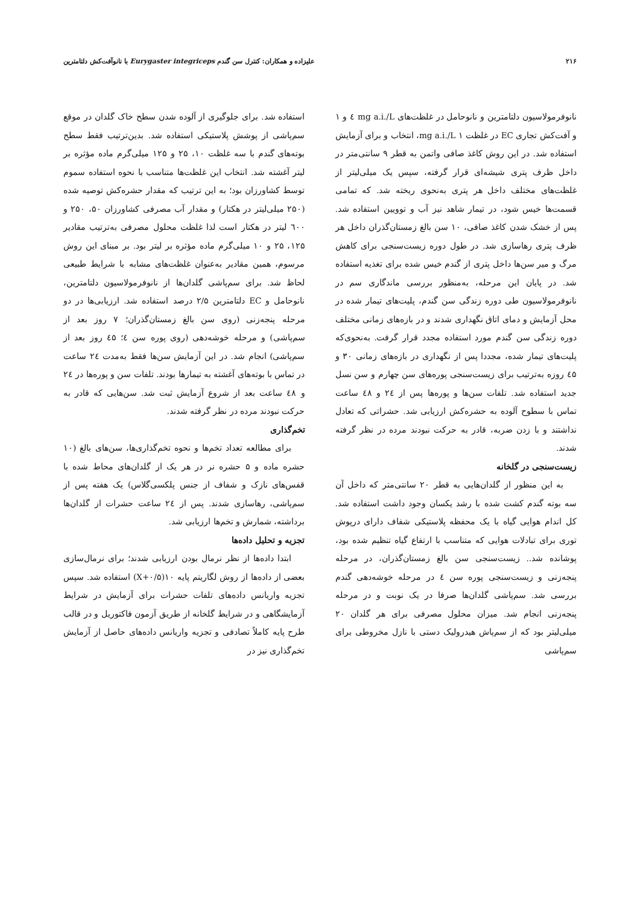۲۱۶ علیزاده و همکاران: کنترل سن گندم Eurygaster integriceps با نانوآفت‌کش دلتامترین
نانوفرمولاسیون دلتامترین و نانوحامل در غلظت‌های mg a.i./L ٤ و ۱ و آفت‌کش تجاری EC در غلظت mg a.i./L ۱، انتخاب و برای آزمایش استفاده شد. در این روش کاغذ صافی واتمن به قطر ۹ سانتی‌متر در داخل ظرف پتری شیشه‌ای قرار گرفته، سپس یک میلی‌لیتر از غلظت‌های مختلف داخل هر پتری به‌نحوی ریخته شد. که تمامی قسمت‌ها خیس شود، در تیمار شاهد نیز آب و توویین استفاده شد. پس از خشک شدن کاغذ صافی، ۱۰ سن بالغ زمستان‌گذران داخل هر ظرف پتری رهاسازی شد. در طول دوره زیست‌سنجی برای کاهش مرگ و میر سن‌ها داخل پتری از گندم خیس شده برای تغذیه استفاده شد. در پایان این مرحله، به‌منظور بررسی ماندگاری سم در نانوفرمولاسیون طی دوره زندگی سن گندم، پلیت‌های تیمار شده در محل آزمایش و دمای اتاق نگهداری شدند و در بازه‌های زمانی مختلف دوره زندگی سن گندم مورد استفاده مجدد قرار گرفت. به‌نحوی‌که پلیت‌های تیمار شده، مجددا پس از نگهداری در بازه‌های زمانی ۳۰ و ٤۵ روزه به‌ترتیب برای زیست‌سنجی پوره‌های سن چهارم و سن نسل جدید استفاده شد. تلفات سن‌ها و پوره‌ها پس از ۲٤ و ٤۸ ساعت تماس با سطوح آلوده به حشره‌کش ارزیابی شد. حشراتی که تعادل نداشتند و با زدن ضربه، قادر به حرکت نبودند مرده در نظر گرفته شدند.
زیست‌سنجی در گلخانه
به این منظور از گلدان‌هایی به قطر ۲۰ سانتی‌متر که داخل آن سه بوته گندم کشت شده با رشد یکسان وجود داشت استفاده شد. کل اندام هوایی گیاه با یک محفظه پلاستیکی شفاف دارای درپوش توری برای تبادلات هوایی که متناسب با ارتفاع گیاه تنظیم شده بود، پوشانده شد.. زیست‌سنجی سن بالغ زمستان‌گذران، در مرحله پنجه‌زنی و زیست‌سنجی پوره سن ٤ در مرحله خوشه‌دهی گندم بررسی شد. سم‌پاشی گلدان‌ها صرفا در یک نوبت و در مرحله پنجه‌زنی انجام شد. میزان محلول مصرفی برای هر گلدان ۲۰ میلی‌لیتر بود که از سم‌پاش هیدرولیک دستی با نازل مخروطی برای سم‌پاشی
استفاده شد. برای جلوگیری از آلوده شدن سطح خاک گلدان در موقع سم‌پاشی از پوشش پلاستیکی استفاده شد. بدین‌ترتیب فقط سطح بوته‌های گندم با سه غلظت ۱۰، ۲۵ و ۱۲۵ میلی‌گرم ماده مؤثره بر لیتر آغشته شد. انتخاب این غلظت‌ها متناسب با نحوه استفاده سموم توسط کشاورزان بود؛ به این ترتیب که مقدار حشره‌کش توصیه شده (۲۵۰ میلی‌لیتر در هکتار) و مقدار آب مصرفی کشاورزان ۵۰، ۲۵۰ و ٦۰۰ لیتر در هکتار است لذا غلظت محلول مصرفی به‌ترتیب مقادیر ۱۲۵، ۲۵ و ۱۰ میلی‌گرم ماده مؤثره بر لیتر بود. بر مبنای این روش مرسوم، همین مقادیر به‌عنوان غلظت‌های مشابه با شرایط طبیعی لحاظ شد. برای سم‌پاشی گلدان‌ها از نانوفرمولاسیون دلتامترین، نانوحامل و EC دلتامترین ۲/۵ درصد استفاده شد. ارزیابی‌ها در دو مرحله پنجه‌زنی (روی سن بالغ زمستان‌گذران؛ ۷ روز بعد از سم‌پاشی) و مرحله خوشه‌دهی (روی پوره سن ٤؛ ٤۵ روز بعد از سم‌پاشی) انجام شد. در این آزمایش سن‌ها فقط به‌مدت ۲٤ ساعت در تماس با بوته‌های آغشته به تیمارها بودند. تلفات سن و پوره‌ها در ۲٤ و ٤۸ ساعت بعد از شروع آزمایش ثبت شد. سن‌هایی که قادر به حرکت نبودند مرده در نظر گرفته شدند.
تخم‌گذاری
برای مطالعه تعداد تخم‌ها و نحوه تخم‌گذاری‌ها، سن‌های بالغ (۱۰ حشره ماده و ۵ حشره نر در هر یک از گلدان‌های محاط شده با قفس‌های نازک و شفاف از جنس پلکسی‌گلاس) یک هفته پس از سم‌پاشی، رهاسازی شدند. پس از ۲٤ ساعت حشرات از گلدان‌ها برداشته، شمارش و تخم‌ها ارزیابی شد.
تجزیه و تحلیل داده‌ها
ابتدا داده‌ها از نظر نرمال بودن ارزیابی شدند؛ برای نرمال‌سازی بعضی از داده‌ها از روش لگاریتم پایه ۱۰(X+۰/۵) استفاده شد. سپس تجزیه واریانس داده‌های تلفات حشرات برای آزمایش در شرایط آزمایشگاهی و در شرایط گلخانه از طریق آزمون فاکتوریل و در قالب طرح پایه کاملاً تصادفی و تجزیه واریانس داده‌های حاصل از آزمایش تخم‌گذاری نیز در